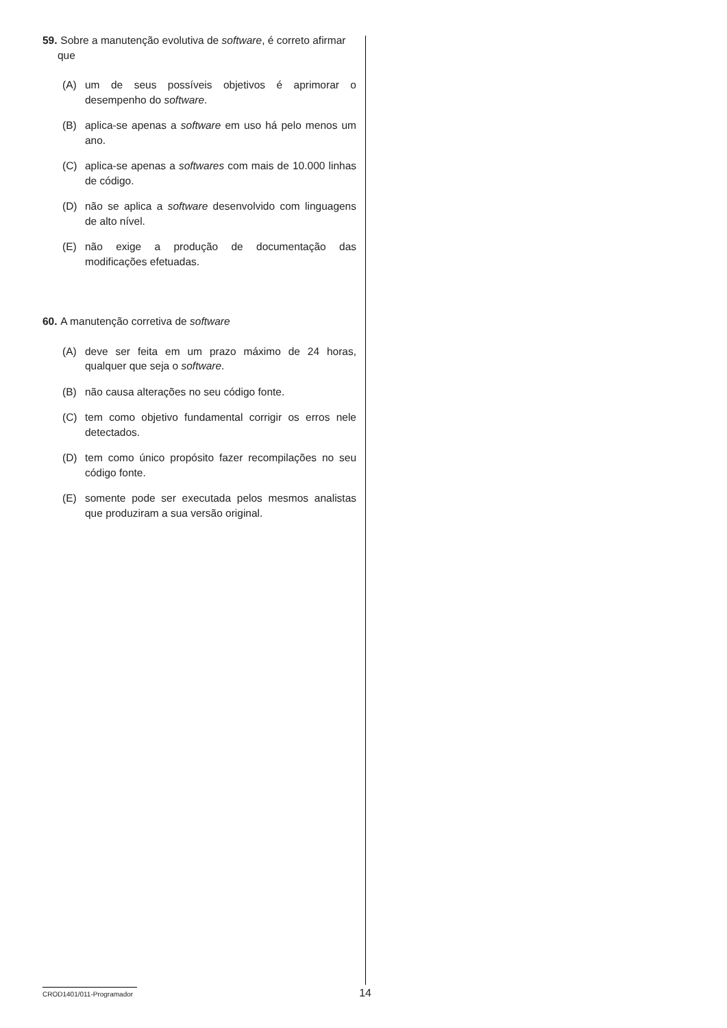59. Sobre a manutenção evolutiva de software, é correto afirmar que
(A) um de seus possíveis objetivos é aprimorar o desempenho do software.
(B) aplica-se apenas a software em uso há pelo menos um ano.
(C) aplica-se apenas a softwares com mais de 10.000 linhas de código.
(D) não se aplica a software desenvolvido com linguagens de alto nível.
(E) não exige a produção de documentação das modificações efetuadas.
60. A manutenção corretiva de software
(A) deve ser feita em um prazo máximo de 24 horas, qualquer que seja o software.
(B) não causa alterações no seu código fonte.
(C) tem como objetivo fundamental corrigir os erros nele detectados.
(D) tem como único propósito fazer recompilações no seu código fonte.
(E) somente pode ser executada pelos mesmos analistas que produziram a sua versão original.
CROD1401/011-Programador 14